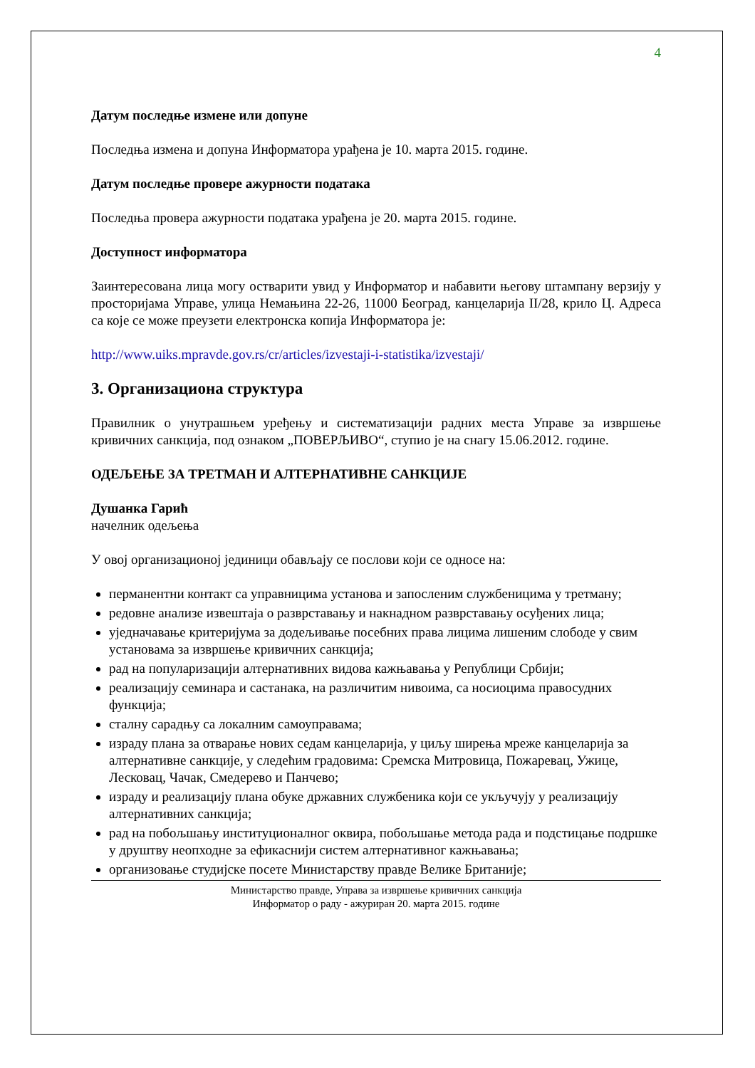4
Датум последње измене или допуне
Последња измена и допуна Информатора урађена је 10. марта 2015. године.
Датум последње провере ажурности података
Последња провера ажурности података урађена је 20. марта 2015. године.
Доступност информатора
Заинтересована лица могу остварити увид у Информатор и набавити његову штампану верзију у просторијама Управе, улица Немањина 22-26, 11000 Београд, канцеларија II/28, крило Ц. Адреса са које се може преузети електронска копија Информатора је:
http://www.uiks.mpravde.gov.rs/cr/articles/izvestaji-i-statistika/izvestaji/
3. Организациона структура
Правилник о унутрашњем уређењу и систематизацији радних места Управе за извршење кривичних санкција, под ознаком „ПОВЕРЉИВО“, ступио је на снагу 15.06.2012. године.
ОДЕЉЕЊЕ ЗА ТРЕТМАН И АЛТЕРНАТИВНЕ САНКЦИЈЕ
Душанка Гарић
начелник одељења
У овој организационој јединици обављају се послови који се односе на:
перманентни контакт са управницима установа и запосленим службеницима у третману;
редовне анализе извештаја о разврставању и накнадном разврставању осуђених лица;
уједначавање критеријума за додељивање посебних права лицима лишеним слободе у свим установама за извршење кривичних санкција;
рад на популаризацији алтернативних видова кажњавања у Републици Србији;
реализацију семинара и састанака, на различитим нивоима, са носиоцима правосудних функција;
сталну сарадњу са локалним самоуправама;
израду плана за отварање нових седам канцеларија, у циљу ширења мреже канцеларија за алтернативне санкције, у следећим градовима: Сремска Митровица, Пожаревац, Ужице, Лесковац, Чачак, Смедерево и Панчево;
израду и реализацију плана обуке државних службеника који се укључују у реализацију алтернативних санкција;
рад на побољшању институционалног оквира, побољшање метода рада и подстицање подршке у друштву неопходне за ефикаснији систем алтернативног кажњавања;
организовање студијске посете Министарству правде Велике Британије;
Министарство правде, Управа за извршење кривичних санкција
Информатор о раду - ажуриран 20. марта 2015. године